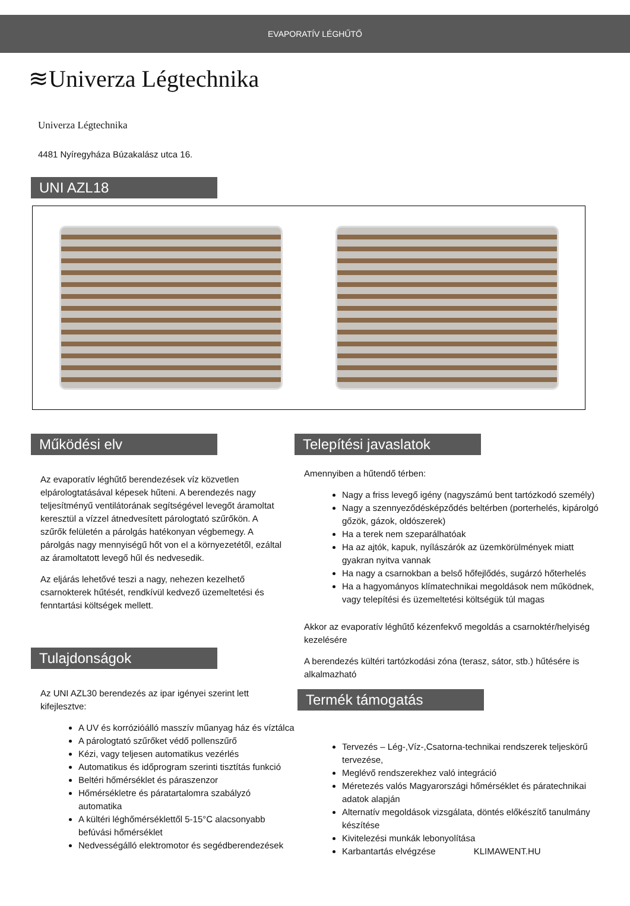EVAPORATÍV LÉGHŰTŐ
≋Univerza Légtechnika
Univerza Légtechnika
4481 Nyíregyháza Búzakalász utca 16.
UNI AZL18
Működési elv
Az evaporatív léghűtő berendezések víz közvetlen elpárologtatásával képesek hűteni. A berendezés nagy teljesítményű ventilátorának segítségével levegőt áramoltat keresztül a vízzel átnedvesített párologtató szűrőkön. A szűrők felületén a párolgás hatékonyan végbemegy. A párolgás nagy mennyiségű hőt von el a környezetétől, ezáltal az áramoltatott levegő hűl és nedvesedik.
Az eljárás lehetővé teszi a nagy, nehezen kezelhető csarnokterek hűtését, rendkívül kedvező üzemeltetési és fenntartási költségek mellett.
Tulajdonságok
Az UNI AZL30 berendezés az ipar igényei szerint lett kifejlesztve:
A UV és korrózióálló masszív műanyag ház és víztálca
A párologtató szűrőket védő pollenszűrő
Kézi, vagy teljesen automatikus vezérlés
Automatikus és időprogram szerinti tisztítás funkció
Beltéri hőmérséklet és páraszenzor
Hőmérsékletre és páratartalomra szabályzó automatika
A kültéri léghőmérséklettől 5-15°C alacsonyabb befúvási hőmérséklet
Nedvességálló elektromotor és segédberendezések
Telepítési javaslatok
Amennyiben a hűtendő térben:
Nagy a friss levegő igény (nagyszámú bent tartózkodó személy)
Nagy a szennyeződésképződés beltérben (porterhelés, kipárolgó gőzök, gázok, oldószerek)
Ha a terek nem szeparálhatóak
Ha az ajtók, kapuk, nyílászárók az üzemkörülmények miatt gyakran nyitva vannak
Ha nagy a csarnokban a belső hőfejlődés, sugárzó hőterhelés
Ha a hagyományos klímatechnikai megoldások nem működnek, vagy telepítési és üzemeltetési költségük túl magas
Akkor az evaporatív léghűtő kézenfekvő megoldás a csarnoktér/helyiség kezelésére
A berendezés kültéri tartózkodási zóna (terasz, sátor, stb.) hűtésére is alkalmazható
Termék támogatás
Tervezés – Lég-,Víz-,Csatorna-technikai rendszerek teljeskörű tervezése,
Meglévő rendszerekhez való integráció
Méretezés valós Magyarországi hőmérséklet és páratechnikai adatok alapján
Alternatív megoldások vizsgálata, döntés előkészítő tanulmány készítése
Kivitelezési munkák lebonyolítása
Karbantartás elvégzése KLIMAWENT.HU